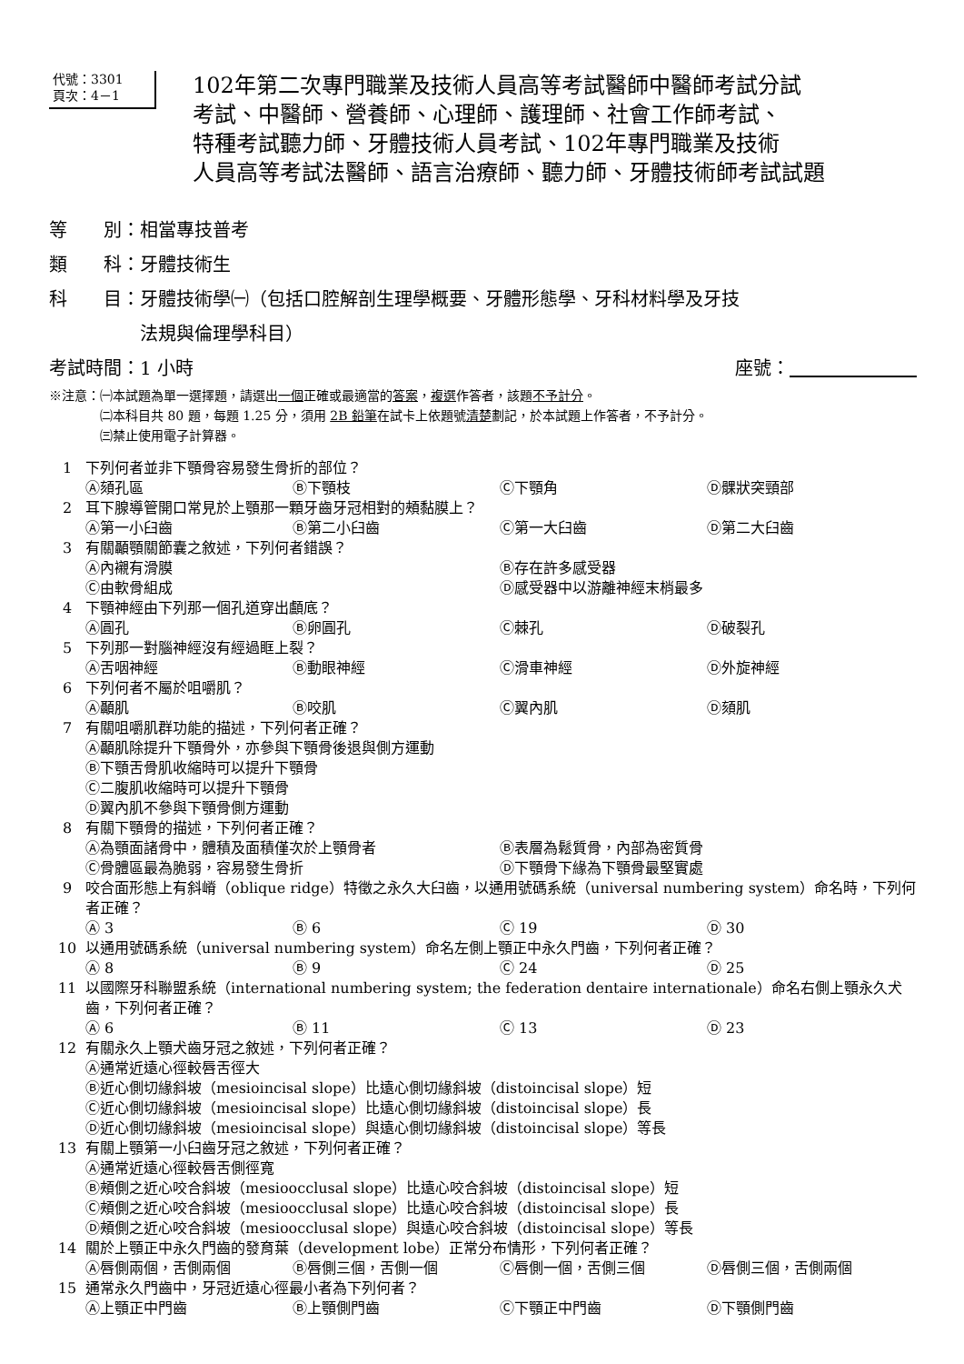代號：3301
頁次：4－1
102年第二次專門職業及技術人員高等考試醫師中醫師考試分試
考試、中醫師、營養師、心理師、護理師、社會工作師考試、
特種考試聽力師、牙體技術人員考試、102年專門職業及技術
人員高等考試法醫師、語言治療師、聽力師、牙體技術師考試試題
等　　別：相當專技普考
類　　科：牙體技術生
科　　目：牙體技術學㈠（包括口腔解剖生理學概要、牙體形態學、牙科材料學及牙技
　　　　　法規與倫理學科目）
考試時間：1 小時 座號：　　　　　　　
※注意：㈠本試題為單一選擇題，請選出一個正確或最適當的答案，複選作答者，該題不予計分。
　　　　㈡本科目共 80 題，每題 1.25 分，須用 2B 鉛筆在試卡上依題號清楚劃記，於本試題上作答者，不予計分。
　　　　㈢禁止使用電子計算器。
1 下列何者並非下顎骨容易發生骨折的部位？
Ⓐ頦孔區 Ⓑ下顎枝 Ⓒ下顎角 Ⓓ髁狀突頸部
2 耳下腺導管開口常見於上顎那一顆牙齒牙冠相對的頰黏膜上？
Ⓐ第一小臼齒 Ⓑ第二小臼齒 Ⓒ第一大臼齒 Ⓓ第二大臼齒
3 有關顳顎關節囊之敘述，下列何者錯誤？
Ⓐ內襯有滑膜 Ⓑ存在許多感受器
Ⓒ由軟骨組成 Ⓓ感受器中以游離神經末梢最多
4 下顎神經由下列那一個孔道穿出顱底？
Ⓐ圓孔 Ⓑ卵圓孔 Ⓒ棘孔 Ⓓ破裂孔
5 下列那一對腦神經沒有經過眶上裂？
Ⓐ舌咽神經 Ⓑ動眼神經 Ⓒ滑車神經 Ⓓ外旋神經
6 下列何者不屬於咀嚼肌？
Ⓐ顳肌 Ⓑ咬肌 Ⓒ翼內肌 Ⓓ頦肌
7 有關咀嚼肌群功能的描述，下列何者正確？
Ⓐ顳肌除提升下顎骨外，亦參與下顎骨後退與側方運動
Ⓑ下顎舌骨肌收縮時可以提升下顎骨
Ⓒ二腹肌收縮時可以提升下顎骨
Ⓓ翼內肌不參與下顎骨側方運動
8 有關下顎骨的描述，下列何者正確？
Ⓐ為顎面諸骨中，體積及面積僅次於上顎骨者 Ⓑ表層為鬆質骨，內部為密質骨
Ⓒ骨體區最為脆弱，容易發生骨折 Ⓓ下顎骨下緣為下顎骨最堅實處
9 咬合面形態上有斜嵴（oblique ridge）特徵之永久大臼齒，以通用號碼系統（universal numbering system）命名時，下列何者正確？
Ⓐ 3 Ⓑ 6 Ⓒ 19 Ⓓ 30
10 以通用號碼系統（universal numbering system）命名左側上顎正中永久門齒，下列何者正確？
Ⓐ 8 Ⓑ 9 Ⓒ 24 Ⓓ 25
11 以國際牙科聯盟系統（international numbering system; the federation dentaire internationale）命名右側上顎永久犬齒，下列何者正確？
Ⓐ 6 Ⓑ 11 Ⓒ 13 Ⓓ 23
12 有關永久上顎犬齒牙冠之敘述，下列何者正確？
Ⓐ通常近遠心徑較唇舌徑大
Ⓑ近心側切緣斜坡（mesioincisal slope）比遠心側切緣斜坡（distoincisal slope）短
Ⓒ近心側切緣斜坡（mesioincisal slope）比遠心側切緣斜坡（distoincisal slope）長
Ⓓ近心側切緣斜坡（mesioincisal slope）與遠心側切緣斜坡（distoincisal slope）等長
13 有關上顎第一小臼齒牙冠之敘述，下列何者正確？
Ⓐ通常近遠心徑較唇舌側徑寬
Ⓑ頰側之近心咬合斜坡（mesioocclusal slope）比遠心咬合斜坡（distoincisal slope）短
Ⓒ頰側之近心咬合斜坡（mesioocclusal slope）比遠心咬合斜坡（distoincisal slope）長
Ⓓ頰側之近心咬合斜坡（mesioocclusal slope）與遠心咬合斜坡（distoincisal slope）等長
14 關於上顎正中永久門齒的發育葉（development lobe）正常分布情形，下列何者正確？
Ⓐ唇側兩個，舌側兩個 Ⓑ唇側三個，舌側一個 Ⓒ唇側一個，舌側三個 Ⓓ唇側三個，舌側兩個
15 通常永久門齒中，牙冠近遠心徑最小者為下列何者？
Ⓐ上顎正中門齒 Ⓑ上顎側門齒 Ⓒ下顎正中門齒 Ⓓ下顎側門齒